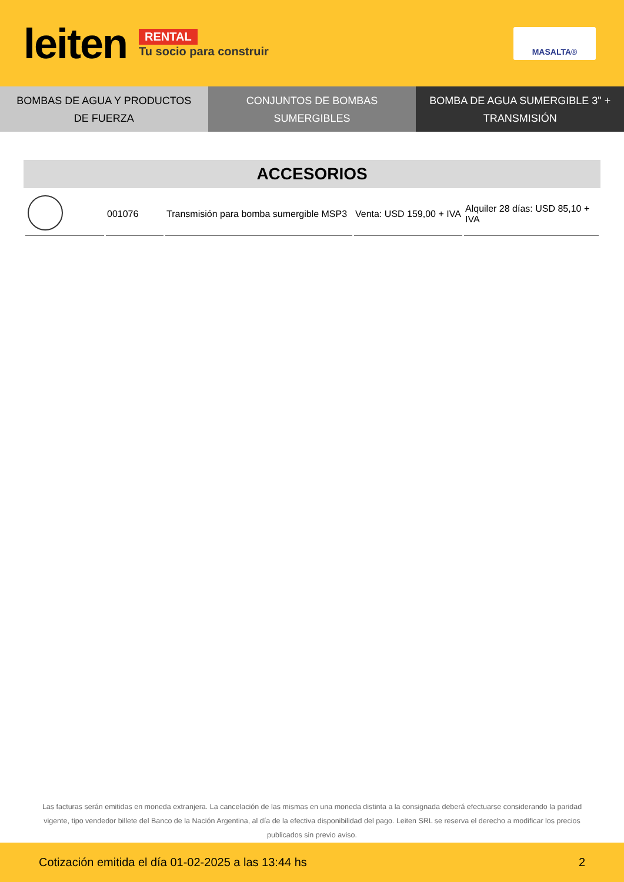leiten
RENTAL
Tu socio para construir
MASALTA®
BOMBAS DE AGUA Y PRODUCTOS DE FUERZA
CONJUNTOS DE BOMBAS SUMERGIBLES
BOMBA DE AGUA SUMERGIBLE 3" + TRANSMISIÓN
ACCESORIOS
| | 001076 | Transmisión para bomba sumergible MSP3 | Venta: USD 159,00 + IVA | Alquiler 28 días: USD 85,10 + IVA |
Las facturas serán emitidas en moneda extranjera. La cancelación de las mismas en una moneda distinta a la consignada deberá efectuarse considerando la paridad vigente, tipo vendedor billete del Banco de la Nación Argentina, al día de la efectiva disponibilidad del pago. Leiten SRL se reserva el derecho a modificar los precios publicados sin previo aviso.
Cotización emitida el día 01-02-2025 a las 13:44 hs 2